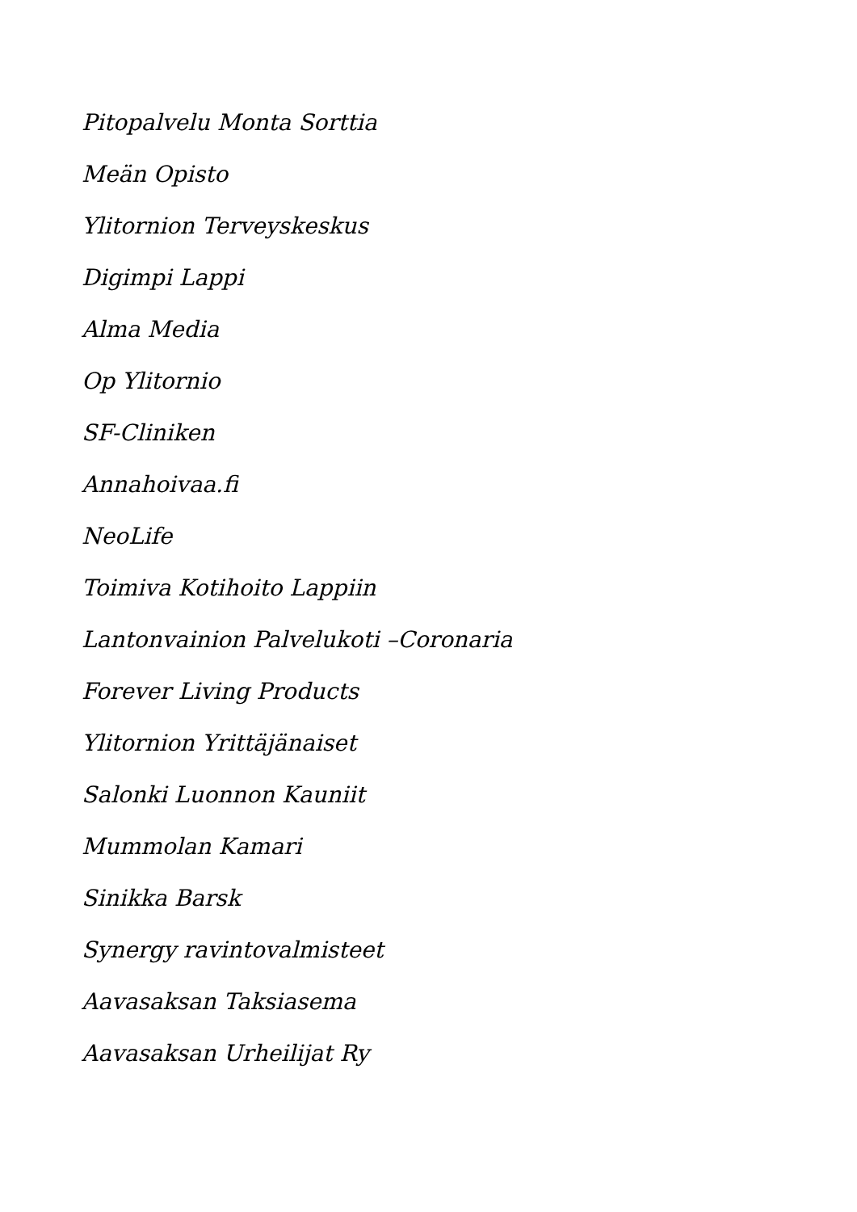Pitopalvelu Monta Sorttia
Meän Opisto
Ylitornion Terveyskeskus
Digimpi Lappi
Alma Media
Op Ylitornio
SF-Cliniken
Annahoivaa.fi
NeoLife
Toimiva Kotihoito Lappiin
Lantonvainion Palvelukoti –Coronaria
Forever Living Products
Ylitornion Yrittäjänaiset
Salonki Luonnon Kauniit
Mummolan Kamari
Sinikka Barsk
Synergy ravintovalmisteet
Aavasaksan Taksiasema
Aavasaksan Urheilijat Ry